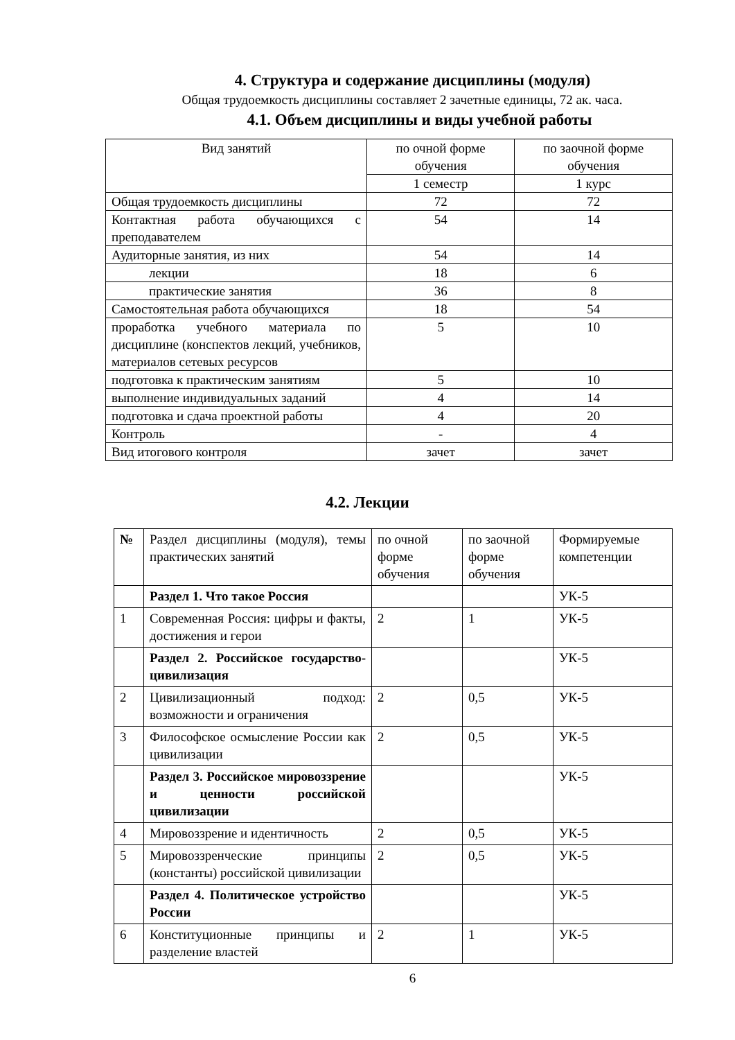4. Структура и содержание дисциплины (модуля)
Общая трудоемкость дисциплины составляет 2 зачетные единицы, 72 ак. часа.
4.1. Объем дисциплины и виды учебной работы
| Вид занятий | по очной форме обучения | по заочной форме обучения |
| --- | --- | --- |
| | 1 семестр | 1 курс |
| Общая трудоемкость дисциплины | 72 | 72 |
| Контактная работа обучающихся с преподавателем | 54 | 14 |
| Аудиторные занятия, из них | 54 | 14 |
| лекции | 18 | 6 |
| практические занятия | 36 | 8 |
| Самостоятельная работа обучающихся | 18 | 54 |
| проработка учебного материала по дисциплине (конспектов лекций, учебников, материалов сетевых ресурсов | 5 | 10 |
| подготовка к практическим занятиям | 5 | 10 |
| выполнение индивидуальных заданий | 4 | 14 |
| подготовка и сдача проектной работы | 4 | 20 |
| Контроль | - | 4 |
| Вид итогового контроля | зачет | зачет |
4.2. Лекции
| № | Раздел дисциплины (модуля), темы практических занятий | по очной форме обучения | по заочной форме обучения | Формируемые компетенции |
| | Раздел 1. Что такое Россия | | | УК-5 |
| 1 | Современная Россия: цифры и факты, достижения и герои | 2 | 1 | УК-5 |
| | Раздел 2. Российское государство-цивилизация | | | УК-5 |
| 2 | Цивилизационный подход: возможности и ограничения | 2 | 0,5 | УК-5 |
| 3 | Философское осмысление России как цивилизации | 2 | 0,5 | УК-5 |
| | Раздел 3. Российское мировоззрение и ценности российской цивилизации | | | УК-5 |
| 4 | Мировоззрение и идентичность | 2 | 0,5 | УК-5 |
| 5 | Мировоззренческие принципы (константы) российской цивилизации | 2 | 0,5 | УК-5 |
| | Раздел 4. Политическое устройство России | | | УК-5 |
| 6 | Конституционные принципы и разделение властей | 2 | 1 | УК-5 |
6